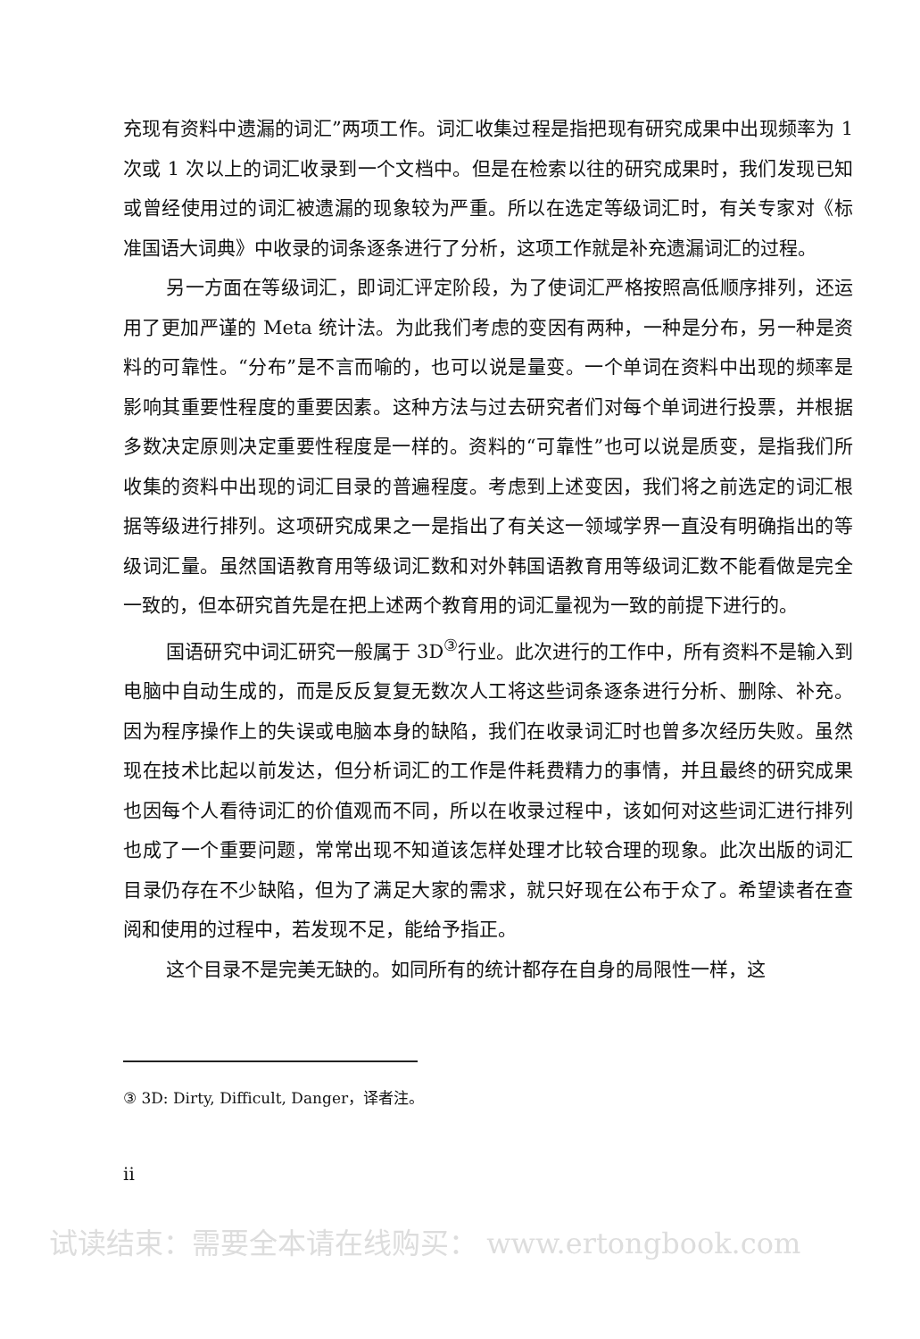充现有资料中遗漏的词汇”两项工作。词汇收集过程是指把现有研究成果中出现频率为 1 次或 1 次以上的词汇收录到一个文档中。但是在检索以往的研究成果时，我们发现已知或曾经使用过的词汇被遗漏的现象较为严重。所以在选定等级词汇时，有关专家对《标准国语大词典》中收录的词条逐条进行了分析，这项工作就是补充遗漏词汇的过程。
另一方面在等级词汇，即词汇评定阶段，为了使词汇严格按照高低顺序排列，还运用了更加严谨的 Meta 统计法。为此我们考虑的变因有两种，一种是分布，另一种是资料的可靠性。“分布”是不言而喻的，也可以说是量变。一个单词在资料中出现的频率是影响其重要性程度的重要因素。这种方法与过去研究者们对每个单词进行投票，并根据多数决定原则决定重要性程度是一样的。资料的“可靠性”也可以说是质变，是指我们所收集的资料中出现的词汇目录的普遍程度。考虑到上述变因，我们将之前选定的词汇根据等级进行排列。这项研究成果之一是指出了有关这一领域学界一直没有明确指出的等级词汇量。虽然国语教育用等级词汇数和对外韩国语教育用等级词汇数不能看做是完全一致的，但本研究首先是在把上述两个教育用的词汇量视为一致的前提下进行的。
国语研究中词汇研究一般属于 3D<sup>③</sup>行业。此次进行的工作中，所有资料不是输入到电脑中自动生成的，而是反反复复无数次人工将这些词条逐条进行分析、删除、补充。因为程序操作上的失误或电脑本身的缺陷，我们在收录词汇时也曾多次经历失败。虽然现在技术比起以前发达，但分析词汇的工作是件耗费精力的事情，并且最终的研究成果也因每个人看待词汇的价值观而不同，所以在收录过程中，该如何对这些词汇进行排列也成了一个重要问题，常常出现不知道该怎样处理才比较合理的现象。此次出版的词汇目录仍存在不少缺陷，但为了满足大家的需求，就只好现在公布于众了。希望读者在查阅和使用的过程中，若发现不足，能给予指正。
这个目录不是完美无缺的。如同所有的统计都存在自身的局限性一样，这
③ 3D: Dirty, Difficult, Danger，译者注。
ii
试读结束：需要全本请在线购买： www.ertongbook.com